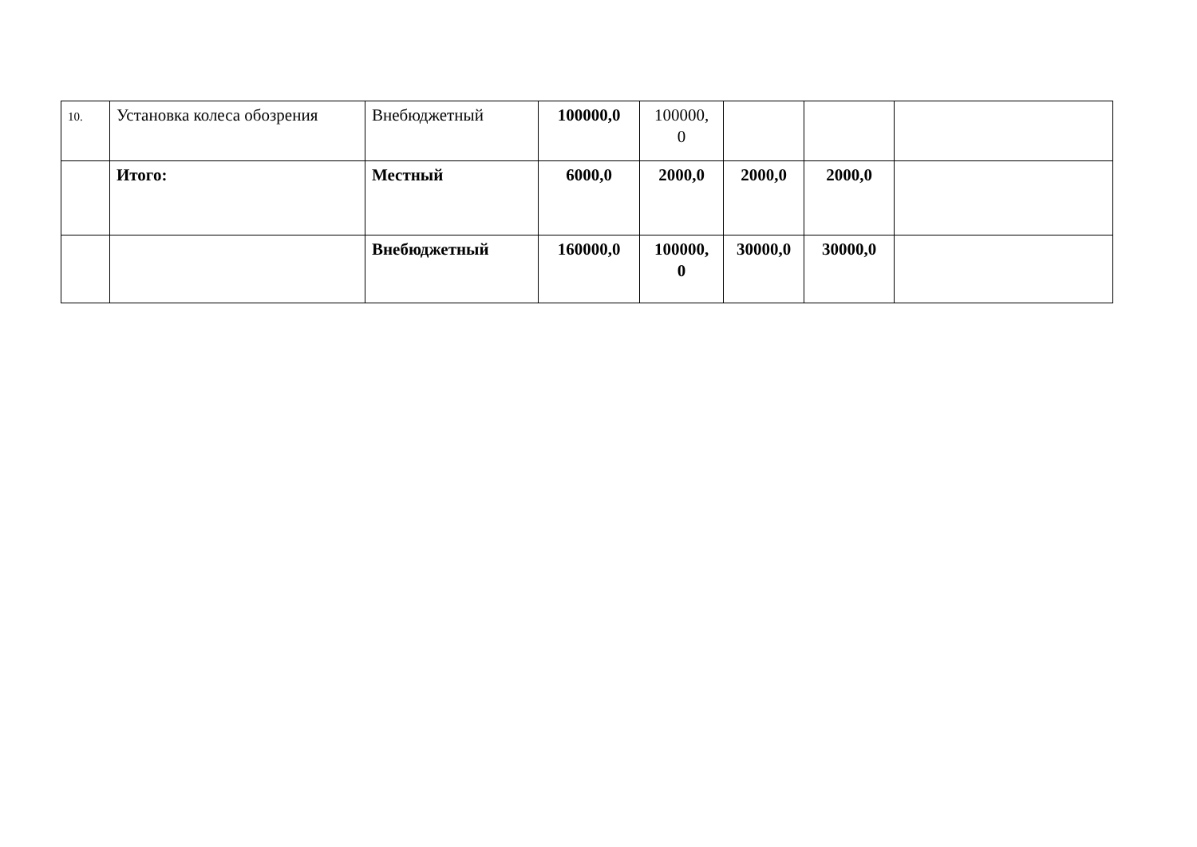| 10. | Установка колеса обозрения | Внебюджетный | 100000,0 | 100000, 0 | | | |
| | Итого: | Местный | 6000,0 | 2000,0 | 2000,0 | 2000,0 | |
| | | Внебюджетный | 160000,0 | 100000, 0 | 30000,0 | 30000,0 | |